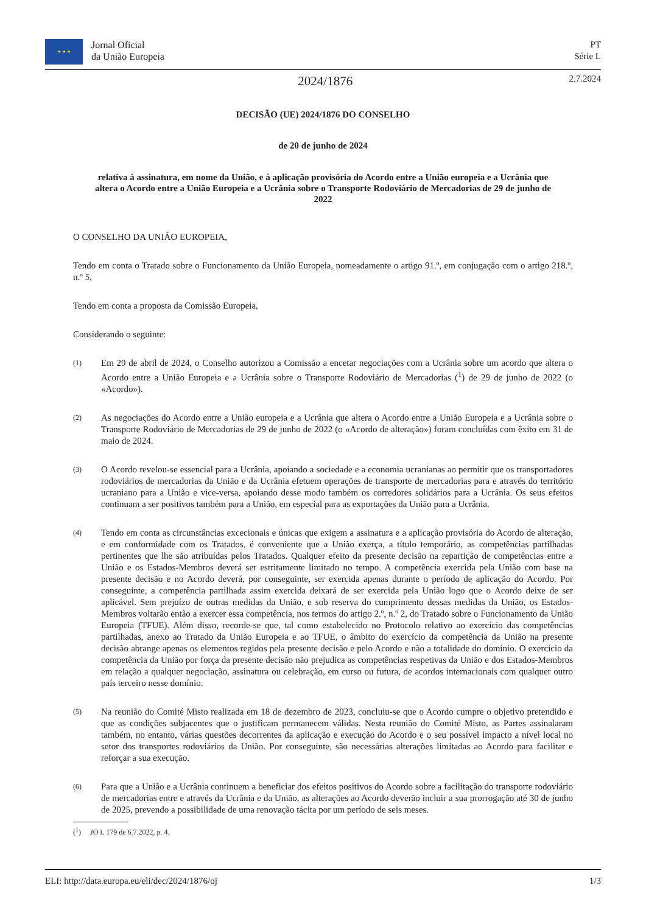★ ★ ★
Jornal Oficial
da União Europeia
PT
Série L
2024/1876
2.7.2024
DECISÃO (UE) 2024/1876 DO CONSELHO
de 20 de junho de 2024
relativa à assinatura, em nome da União, e à aplicação provisória do Acordo entre a União europeia e a Ucrânia que altera o Acordo entre a União Europeia e a Ucrânia sobre o Transporte Rodoviário de Mercadorias de 29 de junho de 2022
O CONSELHO DA UNIÃO EUROPEIA,
Tendo em conta o Tratado sobre o Funcionamento da União Europeia, nomeadamente o artigo 91.º, em conjugação com o artigo 218.º, n.º 5,
Tendo em conta a proposta da Comissão Europeia,
Considerando o seguinte:
(1)
Em 29 de abril de 2024, o Conselho autorizou a Comissão a encetar negociações com a Ucrânia sobre um acordo que altera o Acordo entre a União Europeia e a Ucrânia sobre o Transporte Rodoviário de Mercadorias (<sup>1</sup>) de 29 de junho de 2022 (o «Acordo»).
(2)
As negociações do Acordo entre a União europeia e a Ucrânia que altera o Acordo entre a União Europeia e a Ucrânia sobre o Transporte Rodoviário de Mercadorias de 29 de junho de 2022 (o «Acordo de alteração») foram concluídas com êxito em 31 de maio de 2024.
(3)
O Acordo revelou-se essencial para a Ucrânia, apoiando a sociedade e a economia ucranianas ao permitir que os transportadores rodoviários de mercadorias da União e da Ucrânia efetuem operações de transporte de mercadorias para e através do território ucraniano para a União e vice-versa, apoiando desse modo também os corredores solidários para a Ucrânia. Os seus efeitos continuam a ser positivos também para a União, em especial para as exportações da União para a Ucrânia.
(4)
Tendo em conta as circunstâncias excecionais e únicas que exigem a assinatura e a aplicação provisória do Acordo de alteração, e em conformidade com os Tratados, é conveniente que a União exerça, a título temporário, as competências partilhadas pertinentes que lhe são atribuídas pelos Tratados. Qualquer efeito da presente decisão na repartição de competências entre a União e os Estados-Membros deverá ser estritamente limitado no tempo. A competência exercida pela União com base na presente decisão e no Acordo deverá, por conseguinte, ser exercida apenas durante o período de aplicação do Acordo. Por conseguinte, a competência partilhada assim exercida deixará de ser exercida pela União logo que o Acordo deixe de ser aplicável. Sem prejuízo de outras medidas da União, e sob reserva do cumprimento dessas medidas da União, os Estados-Membros voltarão então a exercer essa competência, nos termos do artigo 2.º, n.º 2, do Tratado sobre o Funcionamento da União Europeia (TFUE). Além disso, recorde-se que, tal como estabelecido no Protocolo relativo ao exercício das competências partilhadas, anexo ao Tratado da União Europeia e ao TFUE, o âmbito do exercício da competência da União na presente decisão abrange apenas os elementos regidos pela presente decisão e pelo Acordo e não a totalidade do domínio. O exercício da competência da União por força da presente decisão não prejudica as competências respetivas da União e dos Estados-Membros em relação a qualquer negociação, assinatura ou celebração, em curso ou futura, de acordos internacionais com qualquer outro país terceiro nesse domínio.
(5)
Na reunião do Comité Misto realizada em 18 de dezembro de 2023, concluiu-se que o Acordo cumpre o objetivo pretendido e que as condições subjacentes que o justificam permanecem válidas. Nesta reunião do Comité Misto, as Partes assinalaram também, no entanto, várias questões decorrentes da aplicação e execução do Acordo e o seu possível impacto a nível local no setor dos transportes rodoviários da União. Por conseguinte, são necessárias alterações limitadas ao Acordo para facilitar e reforçar a sua execução.
(6)
Para que a União e a Ucrânia continuem a beneficiar dos efeitos positivos do Acordo sobre a facilitação do transporte rodoviário de mercadorias entre e através da Ucrânia e da União, as alterações ao Acordo deverão incluir a sua prorrogação até 30 de junho de 2025, prevendo a possibilidade de uma renovação tácita por um período de seis meses.
(<sup>1</sup>) JO L 179 de 6.7.2022, p. 4.
ELI: http://data.europa.eu/eli/dec/2024/1876/oj 1/3